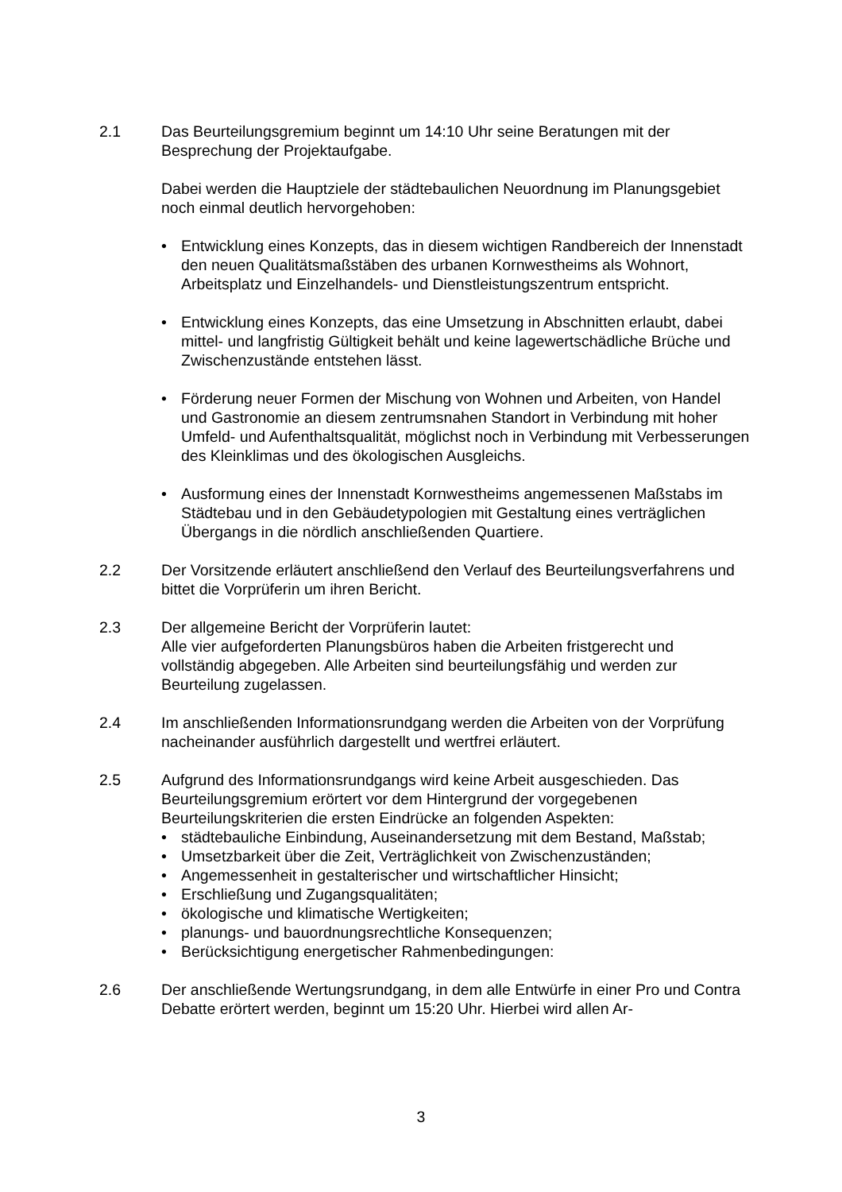2.1 Das Beurteilungsgremium beginnt um 14:10 Uhr seine Beratungen mit der Besprechung der Projektaufgabe.
Dabei werden die Hauptziele der städtebaulichen Neuordnung im Planungsgebiet noch einmal deutlich hervorgehoben:
• Entwicklung eines Konzepts, das in diesem wichtigen Randbereich der Innenstadt den neuen Qualitätsmaßstäben des urbanen Kornwestheims als Wohnort, Arbeitsplatz und Einzelhandels- und Dienstleistungszentrum entspricht.
• Entwicklung eines Konzepts, das eine Umsetzung in Abschnitten erlaubt, dabei mittel- und langfristig Gültigkeit behält und keine lagewertschädliche Brüche und Zwischenzustände entstehen lässt.
• Förderung neuer Formen der Mischung von Wohnen und Arbeiten, von Handel und Gastronomie an diesem zentrumsnahen Standort in Verbindung mit hoher Umfeld- und Aufenthaltsqualität, möglichst noch in Verbindung mit Verbesserungen des Kleinklimas und des ökologischen Ausgleichs.
• Ausformung eines der Innenstadt Kornwestheims angemessenen Maßstabs im Städtebau und in den Gebäudetypologien mit Gestaltung eines verträglichen Übergangs in die nördlich anschließenden Quartiere.
2.2 Der Vorsitzende erläutert anschließend den Verlauf des Beurteilungsverfahrens und bittet die Vorprüferin um ihren Bericht.
2.3 Der allgemeine Bericht der Vorprüferin lautet:
Alle vier aufgeforderten Planungsbüros haben die Arbeiten fristgerecht und vollständig abgegeben. Alle Arbeiten sind beurteilungsfähig und werden zur Beurteilung zugelassen.
2.4 Im anschließenden Informationsrundgang werden die Arbeiten von der Vorprüfung nacheinander ausführlich dargestellt und wertfrei erläutert.
2.5 Aufgrund des Informationsrundgangs wird keine Arbeit ausgeschieden. Das Beurteilungsgremium erörtert vor dem Hintergrund der vorgegebenen Beurteilungskriterien die ersten Eindrücke an folgenden Aspekten:
• städtebauliche Einbindung, Auseinandersetzung mit dem Bestand, Maßstab;
• Umsetzbarkeit über die Zeit, Verträglichkeit von Zwischenzuständen;
• Angemessenheit in gestalterischer und wirtschaftlicher Hinsicht;
• Erschließung und Zugangsqualitäten;
• ökologische und klimatische Wertigkeiten;
• planungs- und bauordnungsrechtliche Konsequenzen;
• Berücksichtigung energetischer Rahmenbedingungen:
2.6 Der anschließende Wertungsrundgang, in dem alle Entwürfe in einer Pro und Contra Debatte erörtert werden, beginnt um 15:20 Uhr. Hierbei wird allen Ar-
3